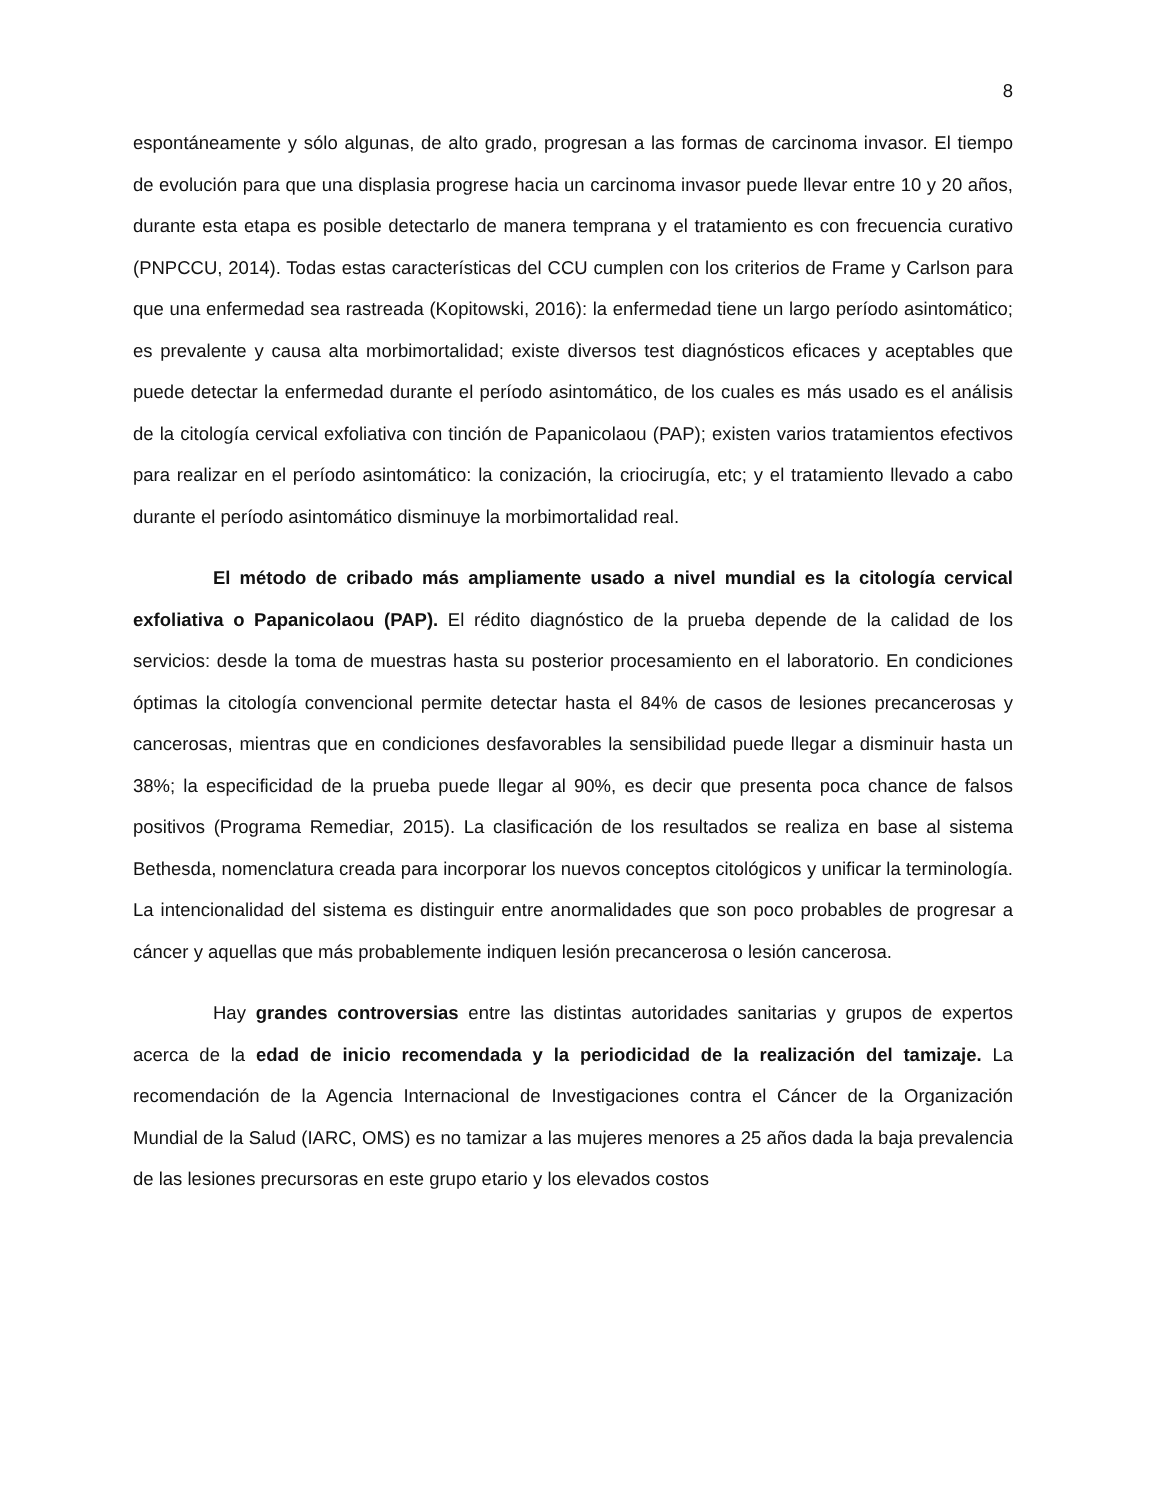8
espontáneamente y sólo algunas, de alto grado, progresan a las formas de carcinoma invasor. El tiempo de evolución para que una displasia progrese hacia un carcinoma invasor puede llevar entre 10 y 20 años, durante esta etapa es posible detectarlo de manera temprana y el tratamiento es con frecuencia curativo (PNPCCU, 2014). Todas estas características del CCU cumplen con los criterios de Frame y Carlson para que una enfermedad sea rastreada (Kopitowski, 2016): la enfermedad tiene un largo período asintomático; es prevalente y causa alta morbimortalidad; existe diversos test diagnósticos eficaces y aceptables que puede detectar la enfermedad durante el período asintomático, de los cuales es más usado es el análisis de la citología cervical exfoliativa con tinción de Papanicolaou (PAP); existen varios tratamientos efectivos para realizar en el período asintomático: la conización, la criocirugía, etc; y el tratamiento llevado a cabo durante el período asintomático disminuye la morbimortalidad real.
El método de cribado más ampliamente usado a nivel mundial es la citología cervical exfoliativa o Papanicolaou (PAP). El rédito diagnóstico de la prueba depende de la calidad de los servicios: desde la toma de muestras hasta su posterior procesamiento en el laboratorio. En condiciones óptimas la citología convencional permite detectar hasta el 84% de casos de lesiones precancerosas y cancerosas, mientras que en condiciones desfavorables la sensibilidad puede llegar a disminuir hasta un 38%; la especificidad de la prueba puede llegar al 90%, es decir que presenta poca chance de falsos positivos (Programa Remediar, 2015). La clasificación de los resultados se realiza en base al sistema Bethesda, nomenclatura creada para incorporar los nuevos conceptos citológicos y unificar la terminología. La intencionalidad del sistema es distinguir entre anormalidades que son poco probables de progresar a cáncer y aquellas que más probablemente indiquen lesión precancerosa o lesión cancerosa.
Hay grandes controversias entre las distintas autoridades sanitarias y grupos de expertos acerca de la edad de inicio recomendada y la periodicidad de la realización del tamizaje. La recomendación de la Agencia Internacional de Investigaciones contra el Cáncer de la Organización Mundial de la Salud (IARC, OMS) es no tamizar a las mujeres menores a 25 años dada la baja prevalencia de las lesiones precursoras en este grupo etario y los elevados costos